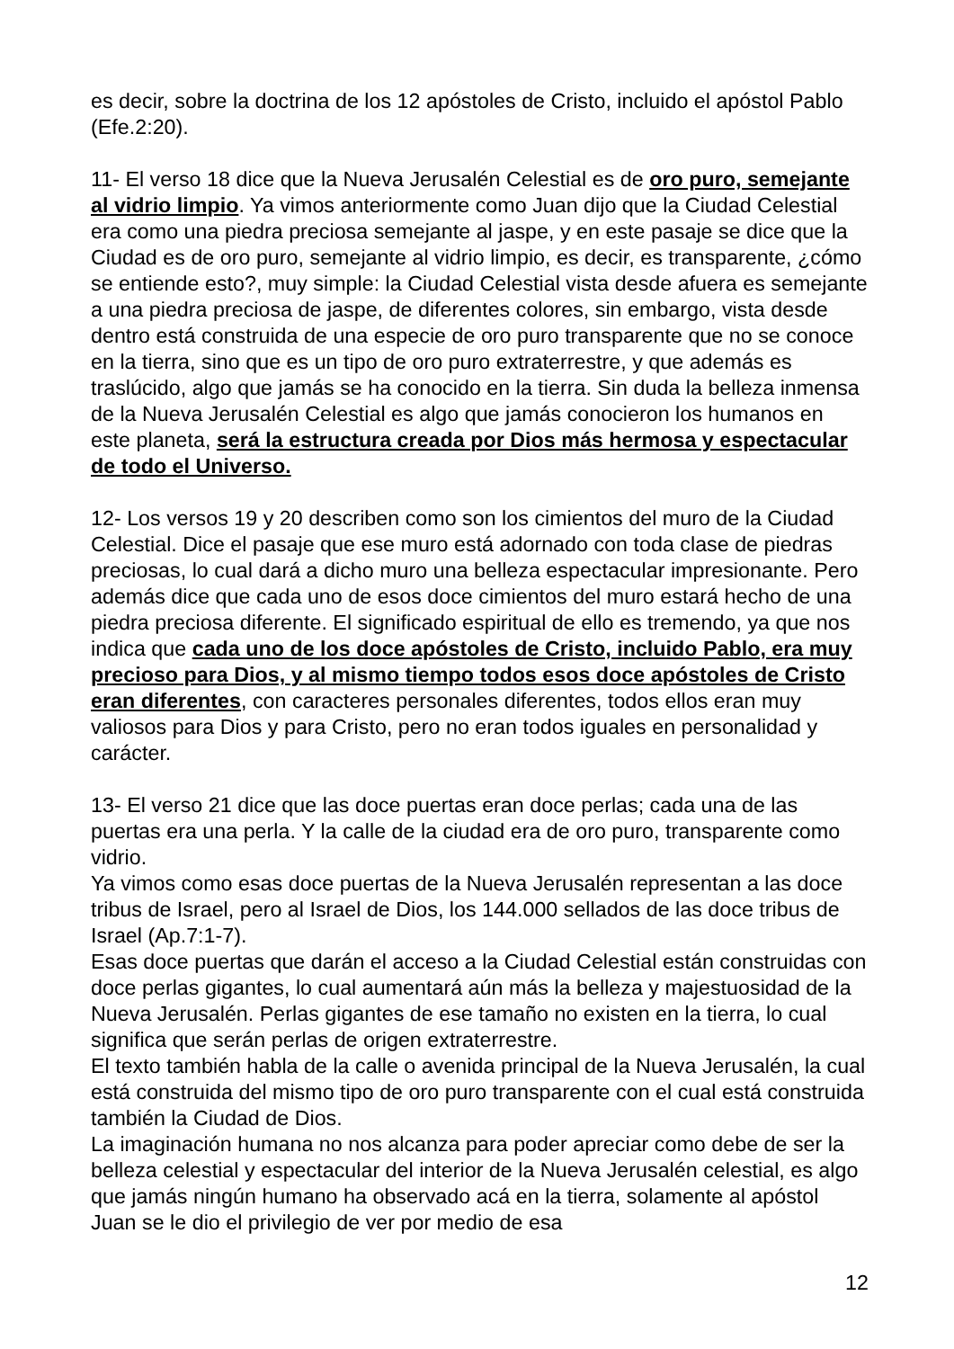es decir, sobre la doctrina de los 12 apóstoles de Cristo, incluido el apóstol Pablo (Efe.2:20).
11- El verso 18 dice que la Nueva Jerusalén Celestial es de oro puro, semejante al vidrio limpio. Ya vimos anteriormente como Juan dijo que la Ciudad Celestial era como una piedra preciosa semejante al jaspe, y en este pasaje se dice que la Ciudad es de oro puro, semejante al vidrio limpio, es decir, es transparente, ¿cómo se entiende esto?, muy simple: la Ciudad Celestial vista desde afuera es semejante a una piedra preciosa de jaspe, de diferentes colores, sin embargo, vista desde dentro está construida de una especie de oro puro transparente que no se conoce en la tierra, sino que es un tipo de oro puro extraterrestre, y que además es traslúcido, algo que jamás se ha conocido en la tierra. Sin duda la belleza inmensa de la Nueva Jerusalén Celestial es algo que jamás conocieron los humanos en este planeta, será la estructura creada por Dios más hermosa y espectacular de todo el Universo.
12- Los versos 19 y 20 describen como son los cimientos del muro de la Ciudad Celestial. Dice el pasaje que ese muro está adornado con toda clase de piedras preciosas, lo cual dará a dicho muro una belleza espectacular impresionante. Pero además dice que cada uno de esos doce cimientos del muro estará hecho de una piedra preciosa diferente. El significado espiritual de ello es tremendo, ya que nos indica que cada uno de los doce apóstoles de Cristo, incluido Pablo, era muy precioso para Dios, y al mismo tiempo todos esos doce apóstoles de Cristo eran diferentes, con caracteres personales diferentes, todos ellos eran muy valiosos para Dios y para Cristo, pero no eran todos iguales en personalidad y carácter.
13- El verso 21 dice que las doce puertas eran doce perlas; cada una de las puertas era una perla. Y la calle de la ciudad era de oro puro, transparente como vidrio.
Ya vimos como esas doce puertas de la Nueva Jerusalén representan a las doce tribus de Israel, pero al Israel de Dios, los 144.000 sellados de las doce tribus de Israel (Ap.7:1-7).
Esas doce puertas que darán el acceso a la Ciudad Celestial están construidas con doce perlas gigantes, lo cual aumentará aún más la belleza y majestuosidad de la Nueva Jerusalén. Perlas gigantes de ese tamaño no existen en la tierra, lo cual significa que serán perlas de origen extraterrestre.
El texto también habla de la calle o avenida principal de la Nueva Jerusalén, la cual está construida del mismo tipo de oro puro transparente con el cual está construida también la Ciudad de Dios.
La imaginación humana no nos alcanza para poder apreciar como debe de ser la belleza celestial y espectacular del interior de la Nueva Jerusalén celestial, es algo que jamás ningún humano ha observado acá en la tierra, solamente al apóstol Juan se le dio el privilegio de ver por medio de esa
12